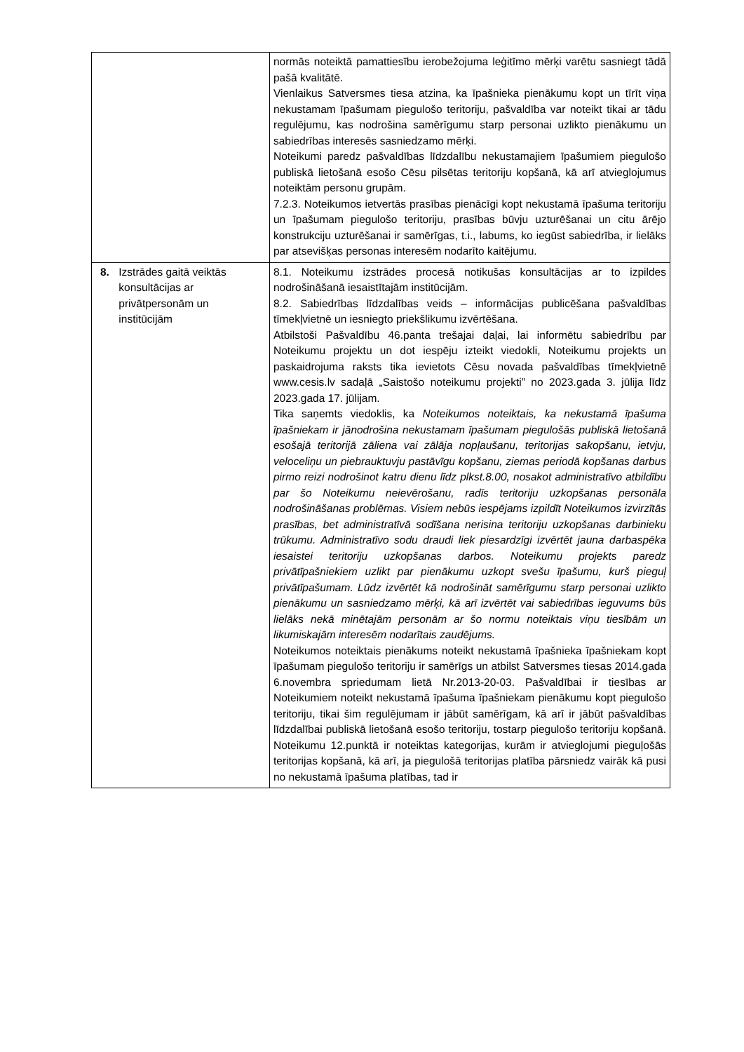| | normās noteiktā pamattiesību ierobežojuma leģitīmo mērķi varētu sasniegt tādā pašā kvalitātē. Vienlaikus Satversmes tiesa atzina, ka īpašnieka pienākumu kopt un tīrīt viņa nekustamam īpašumam piegulošo teritoriju, pašvaldība var noteikt tikai ar tādu regulējumu, kas nodrošina samērīgumu starp personai uzlikto pienākumu un sabiedrības interesēs sasniedzamo mērķi. Noteikumi paredz pašvaldības līdzdalību nekustamajiem īpašumiem piegulošo publiskā lietošanā esošo Cēsu pilsētas teritoriju kopšanā, kā arī atvieglojumus noteiktām personu grupām. 7.2.3. Noteikumos ietvertās prasības pienācīgi kopt nekustamā īpašuma teritoriju un īpašumam piegulošo teritoriju, prasības būvju uzturēšanai un citu ārējo konstrukciju uzturēšanai ir samērīgas, t.i., labums, ko iegūst sabiedrība, ir lielāks par atsevišķas personas interesēm nodarīto kaitējumu. |
| 8. Izstrādes gaitā veiktās konsultācijas ar privātpersonām un institūcijām | 8.1. Noteikumu izstrādes procesā notikušas konsultācijas ar to izpildes nodrošināšanā iesaistītajām institūcijām. 8.2. Sabiedrības līdzdalības veids – informācijas publicēšana pašvaldības tīmekļvietnē un iesniegto priekšlikumu izvērtēšana. Atbilstoši Pašvaldību 46.panta trešajai daļai, lai informētu sabiedrību par Noteikumu projektu un dot iespēju izteikt viedokli, Noteikumu projekts un paskaidrojuma raksts tika ievietots Cēsu novada pašvaldības tīmekļvietnē www.cesis.lv sadaļā „Saistošo noteikumu projekti” no 2023.gada 3. jūlija līdz 2023.gada 17. jūlijam. Tika saņemts viedoklis, ka Noteikumos noteiktais, ka nekustamā īpašuma īpašniekam ir jānodrošina nekustamam īpašumam piegulošās publiskā lietošanā esošajā teritorijā zāliena vai zālāja nopļaušanu, teritorijas sakopšanu, ietvju, veloceliņu un piebrauktuvju pastāvīgu kopšanu, ziemas periodā kopšanas darbus pirmo reizi nodrošinot katru dienu līdz plkst.8.00, nosakot administratīvo atbildību par šo Noteikumu neievērošanu, radīs teritoriju uzkopšanas personāla nodrošināšanas problēmas. Visiem nebūs iespējams izpildīt Noteikumos izvirzītās prasības, bet administratīvā sodīšana nerisina teritoriju uzkopšanas darbinieku trūkumu. Administratīvo sodu draudi liek piesardzīgi izvērtēt jauna darbaspēka iesaistei teritoriju uzkopšanas darbos. Noteikumu projekts paredz privātīpašniekiem uzlikt par pienākumu uzkopt svešu īpašumu, kurš pieguļ privātīpašumam. Lūdz izvērtēt kā nodrošināt samērīgumu starp personai uzlikto pienākumu un sasniedzamo mērķi, kā arī izvērtēt vai sabiedrības ieguvums būs lielāks nekā minētajām personām ar šo normu noteiktais viņu tiesībām un likumiskajām interesēm nodarītais zaudējums. Noteikumos noteiktais pienākums noteikt nekustamā īpašnieka īpašniekam kopt īpašumam piegulošo teritoriju ir samērīgs un atbilst Satversmes tiesas 2014.gada 6.novembra spriedumam lietā Nr.2013-20-03. Pašvaldībai ir tiesības ar Noteikumiem noteikt nekustamā īpašuma īpašniekam pienākumu kopt piegulošo teritoriju, tikai šim regulējumam ir jābūt samērīgam, kā arī ir jābūt pašvaldības līdzdalībai publiskā lietošanā esošo teritoriju, tostarp piegulošo teritoriju kopšanā. Noteikumu 12.punktā ir noteiktas kategorijas, kurām ir atvieglojumi pieguļošās teritorijas kopšanā, kā arī, ja piegulošā teritorijas platība pārsniedz vairāk kā pusi no nekustamā īpašuma platības, tad ir |